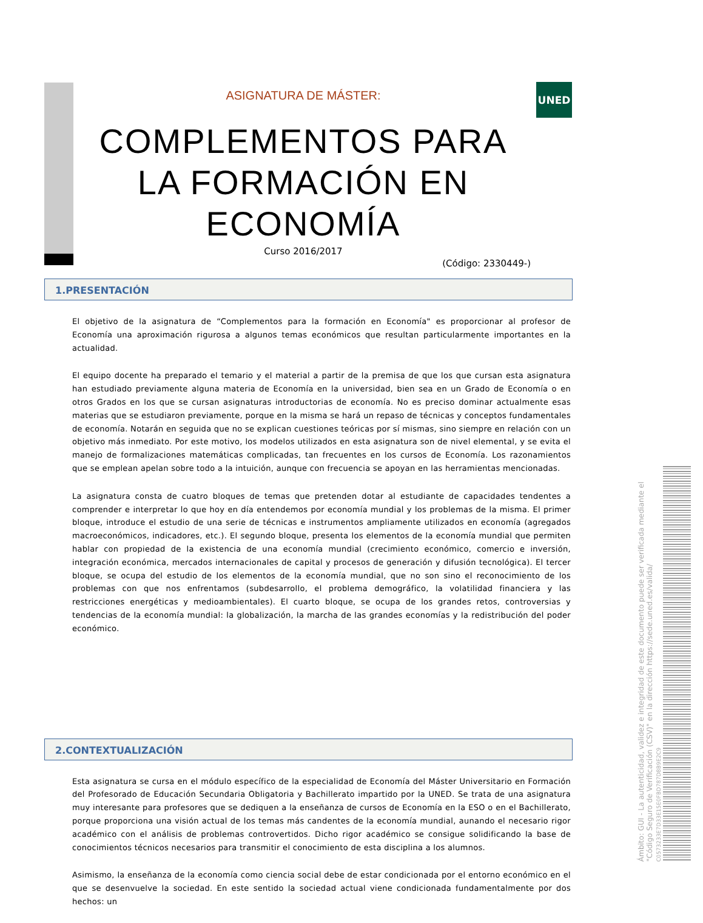UNED
ASIGNATURA DE MÁSTER:
COMPLEMENTOS PARA LA FORMACIÓN EN ECONOMÍA
Curso 2016/2017
(Código: 2330449-)
1.PRESENTACIÓN
El objetivo de la asignatura de “Complementos para la formación en Economía" es proporcionar al profesor de Economía una aproximación rigurosa a algunos temas económicos que resultan particularmente importantes en la actualidad.
El equipo docente ha preparado el temario y el material a partir de la premisa de que los que cursan esta asignatura han estudiado previamente alguna materia de Economía en la universidad, bien sea en un Grado de Economía o en otros Grados en los que se cursan asignaturas introductorias de economía. No es preciso dominar actualmente esas materias que se estudiaron previamente, porque en la misma se hará un repaso de técnicas y conceptos fundamentales de economía. Notarán en seguida que no se explican cuestiones teóricas por sí mismas, sino siempre en relación con un objetivo más inmediato. Por este motivo, los modelos utilizados en esta asignatura son de nivel elemental, y se evita el manejo de formalizaciones matemáticas complicadas, tan frecuentes en los cursos de Economía. Los razonamientos que se emplean apelan sobre todo a la intuición, aunque con frecuencia se apoyan en las herramientas mencionadas.
La asignatura consta de cuatro bloques de temas que pretenden dotar al estudiante de capacidades tendentes a comprender e interpretar lo que hoy en día entendemos por economía mundial y los problemas de la misma. El primer bloque, introduce el estudio de una serie de técnicas e instrumentos ampliamente utilizados en economía (agregados macroeconómicos, indicadores, etc.). El segundo bloque, presenta los elementos de la economía mundial que permiten hablar con propiedad de la existencia de una economía mundial (crecimiento económico, comercio e inversión, integración económica, mercados internacionales de capital y procesos de generación y difusión tecnológica). El tercer bloque, se ocupa del estudio de los elementos de la economía mundial, que no son sino el reconocimiento de los problemas con que nos enfrentamos (subdesarrollo, el problema demográfico, la volatilidad financiera y las restricciones energéticas y medioambientales). El cuarto bloque, se ocupa de los grandes retos, controversias y tendencias de la economía mundial: la globalización, la marcha de las grandes economías y la redistribución del poder económico.
2.CONTEXTUALIZACIÓN
Esta asignatura se cursa en el módulo específico de la especialidad de Economía del Máster Universitario en Formación del Profesorado de Educación Secundaria Obligatoria y Bachillerato impartido por la UNED. Se trata de una asignatura muy interesante para profesores que se dediquen a la enseñanza de cursos de Economía en la ESO o en el Bachillerato, porque proporciona una visión actual de los temas más candentes de la economía mundial, aunando el necesario rigor académico con el análisis de problemas controvertidos. Dicho rigor académico se consigue solidificando la base de conocimientos técnicos necesarios para transmitir el conocimiento de esta disciplina a los alumnos.
Asimismo, la enseñanza de la economía como ciencia social debe de estar condicionada por el entorno económico en el que se desenvuelve la sociedad. En este sentido la sociedad actual viene condicionada fundamentalmente por dos hechos: un
Ámbito: GUI - La autenticidad, validez e integridad de este documento puede ser verificada mediante el "Código Seguro de Verificación (CSV)" en la dirección https://sede.uned.es/valida/
C0573233E7D33E15E0FBD787D8B9E2C9